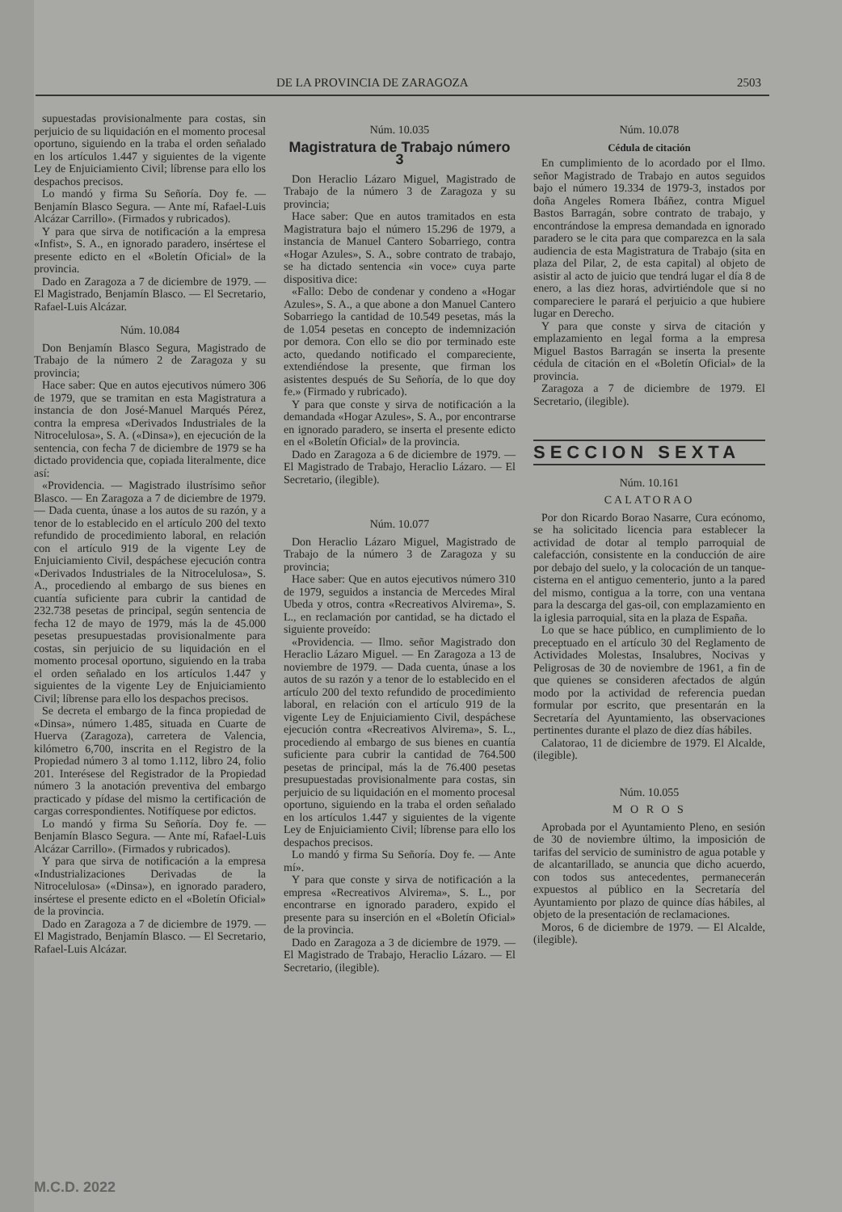DE LA PROVINCIA DE ZARAGOZA 2503
supuestadas provisionalmente para costas, sin perjuicio de su liquidación en el momento procesal oportuno, siguiendo en la traba el orden señalado en los artículos 1.447 y siguientes de la vigente Ley de Enjuiciamiento Civil; líbrense para ello los despachos precisos.
Lo mandó y firma Su Señoría. Doy fe. — Benjamín Blasco Segura. — Ante mí, Rafael-Luis Alcázar Carrillo». (Firmados y rubricados).
Y para que sirva de notificación a la empresa «Infist», S. A., en ignorado paradero, insértese el presente edicto en el «Boletín Oficial» de la provincia.
Dado en Zaragoza a 7 de diciembre de 1979. — El Magistrado, Benjamín Blasco. — El Secretario, Rafael-Luis Alcázar.
Núm. 10.084
Don Benjamín Blasco Segura, Magistrado de Trabajo de la número 2 de Zaragoza y su provincia;
Hace saber: Que en autos ejecutivos número 306 de 1979, que se tramitan en esta Magistratura a instancia de don José-Manuel Marqués Pérez, contra la empresa «Derivados Industriales de la Nitrocelulosa», S. A. («Dinsa»), en ejecución de la sentencia, con fecha 7 de diciembre de 1979 se ha dictado providencia que, copiada literalmente, dice así:
«Providencia. — Magistrado ilustrísimo señor Blasco. — En Zaragoza a 7 de diciembre de 1979. — Dada cuenta, únase a los autos de su razón, y a tenor de lo establecido en el artículo 200 del texto refundido de procedimiento laboral, en relación con el artículo 919 de la vigente Ley de Enjuiciamiento Civil, despáchese ejecución contra «Derivados Industriales de la Nitrocelulosa», S. A., procediendo al embargo de sus bienes en cuantía suficiente para cubrir la cantidad de 232.738 pesetas de principal, según sentencia de fecha 12 de mayo de 1979, más la de 45.000 pesetas presupuestadas provisionalmente para costas, sin perjuicio de su liquidación en el momento procesal oportuno, siguiendo en la traba el orden señalado en los artículos 1.447 y siguientes de la vigente Ley de Enjuiciamiento Civil; líbrense para ello los despachos precisos.
Se decreta el embargo de la finca propiedad de «Dinsa», número 1.485, situada en Cuarte de Huerva (Zaragoza), carretera de Valencia, kilómetro 6,700, inscrita en el Registro de la Propiedad número 3 al tomo 1.112, libro 24, folio 201. Interésese del Registrador de la Propiedad número 3 la anotación preventiva del embargo practicado y pídase del mismo la certificación de cargas correspondientes. Notifíquese por edictos.
Lo mandó y firma Su Señoría. Doy fe. — Benjamín Blasco Segura. — Ante mí, Rafael-Luis Alcázar Carrillo». (Firmados y rubricados).
Y para que sirva de notificación a la empresa «Industrializaciones Derivadas de la Nitrocelulosa» («Dinsa»), en ignorado paradero, insértese el presente edicto en el «Boletín Oficial» de la provincia.
Dado en Zaragoza a 7 de diciembre de 1979. — El Magistrado, Benjamín Blasco. — El Secretario, Rafael-Luis Alcázar.
Núm. 10.035
Magistratura de Trabajo número 3
Don Heraclio Lázaro Miguel, Magistrado de Trabajo de la número 3 de Zaragoza y su provincia;
Hace saber: Que en autos tramitados en esta Magistratura bajo el número 15.296 de 1979, a instancia de Manuel Cantero Sobarriego, contra «Hogar Azules», S. A., sobre contrato de trabajo, se ha dictado sentencia «in voce» cuya parte dispositiva dice:
«Fallo: Debo de condenar y condeno a «Hogar Azules», S. A., a que abone a don Manuel Cantero Sobarriego la cantidad de 10.549 pesetas, más la de 1.054 pesetas en concepto de indemnización por demora. Con ello se dio por terminado este acto, quedando notificado el compareciente, extendiéndose la presente, que firman los asistentes después de Su Señoría, de lo que doy fe.» (Firmado y rubricado).
Y para que conste y sirva de notificación a la demandada «Hogar Azules», S. A., por encontrarse en ignorado paradero, se inserta el presente edicto en el «Boletín Oficial» de la provincia.
Dado en Zaragoza a 6 de diciembre de 1979. — El Magistrado de Trabajo, Heraclio Lázaro. — El Secretario, (ilegible).
Núm. 10.077
Don Heraclio Lázaro Miguel, Magistrado de Trabajo de la número 3 de Zaragoza y su provincia;
Hace saber: Que en autos ejecutivos número 310 de 1979, seguidos a instancia de Mercedes Miral Ubeda y otros, contra «Recreativos Alvirema», S. L., en reclamación por cantidad, se ha dictado el siguiente proveído:
«Providencia. — Ilmo. señor Magistrado don Heraclio Lázaro Miguel. — En Zaragoza a 13 de noviembre de 1979. — Dada cuenta, únase a los autos de su razón y a tenor de lo establecido en el artículo 200 del texto refundido de procedimiento laboral, en relación con el artículo 919 de la vigente Ley de Enjuiciamiento Civil, despáchese ejecución contra «Recreativos Alvirema», S. L., procediendo al embargo de sus bienes en cuantía suficiente para cubrir la cantidad de 764.500 pesetas de principal, más la de 76.400 pesetas presupuestadas provisionalmente para costas, sin perjuicio de su liquidación en el momento procesal oportuno, siguiendo en la traba el orden señalado en los artículos 1.447 y siguientes de la vigente Ley de Enjuiciamiento Civil; líbrense para ello los despachos precisos.
Lo mandó y firma Su Señoría. Doy fe. — Ante mí».
Y para que conste y sirva de notificación a la empresa «Recreativos Alvirema», S. L., por encontrarse en ignorado paradero, expido el presente para su inserción en el «Boletín Oficial» de la provincia.
Dado en Zaragoza a 3 de diciembre de 1979. — El Magistrado de Trabajo, Heraclio Lázaro. — El Secretario, (ilegible).
Núm. 10.078
Cédula de citación
En cumplimiento de lo acordado por el Ilmo. señor Magistrado de Trabajo en autos seguidos bajo el número 19.334 de 1979-3, instados por doña Angeles Romera Ibáñez, contra Miguel Bastos Barragán, sobre contrato de trabajo, y encontrándose la empresa demandada en ignorado paradero se le cita para que comparezca en la sala audiencia de esta Magistratura de Trabajo (sita en plaza del Pilar, 2, de esta capital) al objeto de asistir al acto de juicio que tendrá lugar el día 8 de enero, a las diez horas, advirtiéndole que si no compareciere le parará el perjuicio a que hubiere lugar en Derecho.
Y para que conste y sirva de citación y emplazamiento en legal forma a la empresa Miguel Bastos Barragán se inserta la presente cédula de citación en el «Boletín Oficial» de la provincia.
Zaragoza a 7 de diciembre de 1979. El Secretario, (ilegible).
SECCION SEXTA
Núm. 10.161
CALATORAO
Por don Ricardo Borao Nasarre, Cura ecónomo, se ha solicitado licencia para establecer la actividad de dotar al templo parroquial de calefacción, consistente en la conducción de aire por debajo del suelo, y la colocación de un tanque-cisterna en el antiguo cementerio, junto a la pared del mismo, contigua a la torre, con una ventana para la descarga del gas-oil, con emplazamiento en la iglesia parroquial, sita en la plaza de España.
Lo que se hace público, en cumplimiento de lo preceptuado en el artículo 30 del Reglamento de Actividades Molestas, Insalubres, Nocivas y Peligrosas de 30 de noviembre de 1961, a fin de que quienes se consideren afectados de algún modo por la actividad de referencia puedan formular por escrito, que presentarán en la Secretaría del Ayuntamiento, las observaciones pertinentes durante el plazo de diez días hábiles.
Calatorao, 11 de diciembre de 1979. El Alcalde, (ilegible).
Núm. 10.055
M O R O S
Aprobada por el Ayuntamiento Pleno, en sesión de 30 de noviembre último, la imposición de tarifas del servicio de suministro de agua potable y de alcantarillado, se anuncia que dicho acuerdo, con todos sus antecedentes, permanecerán expuestos al público en la Secretaría del Ayuntamiento por plazo de quince días hábiles, al objeto de la presentación de reclamaciones.
Moros, 6 de diciembre de 1979. — El Alcalde, (ilegible).
M.C.D. 2022